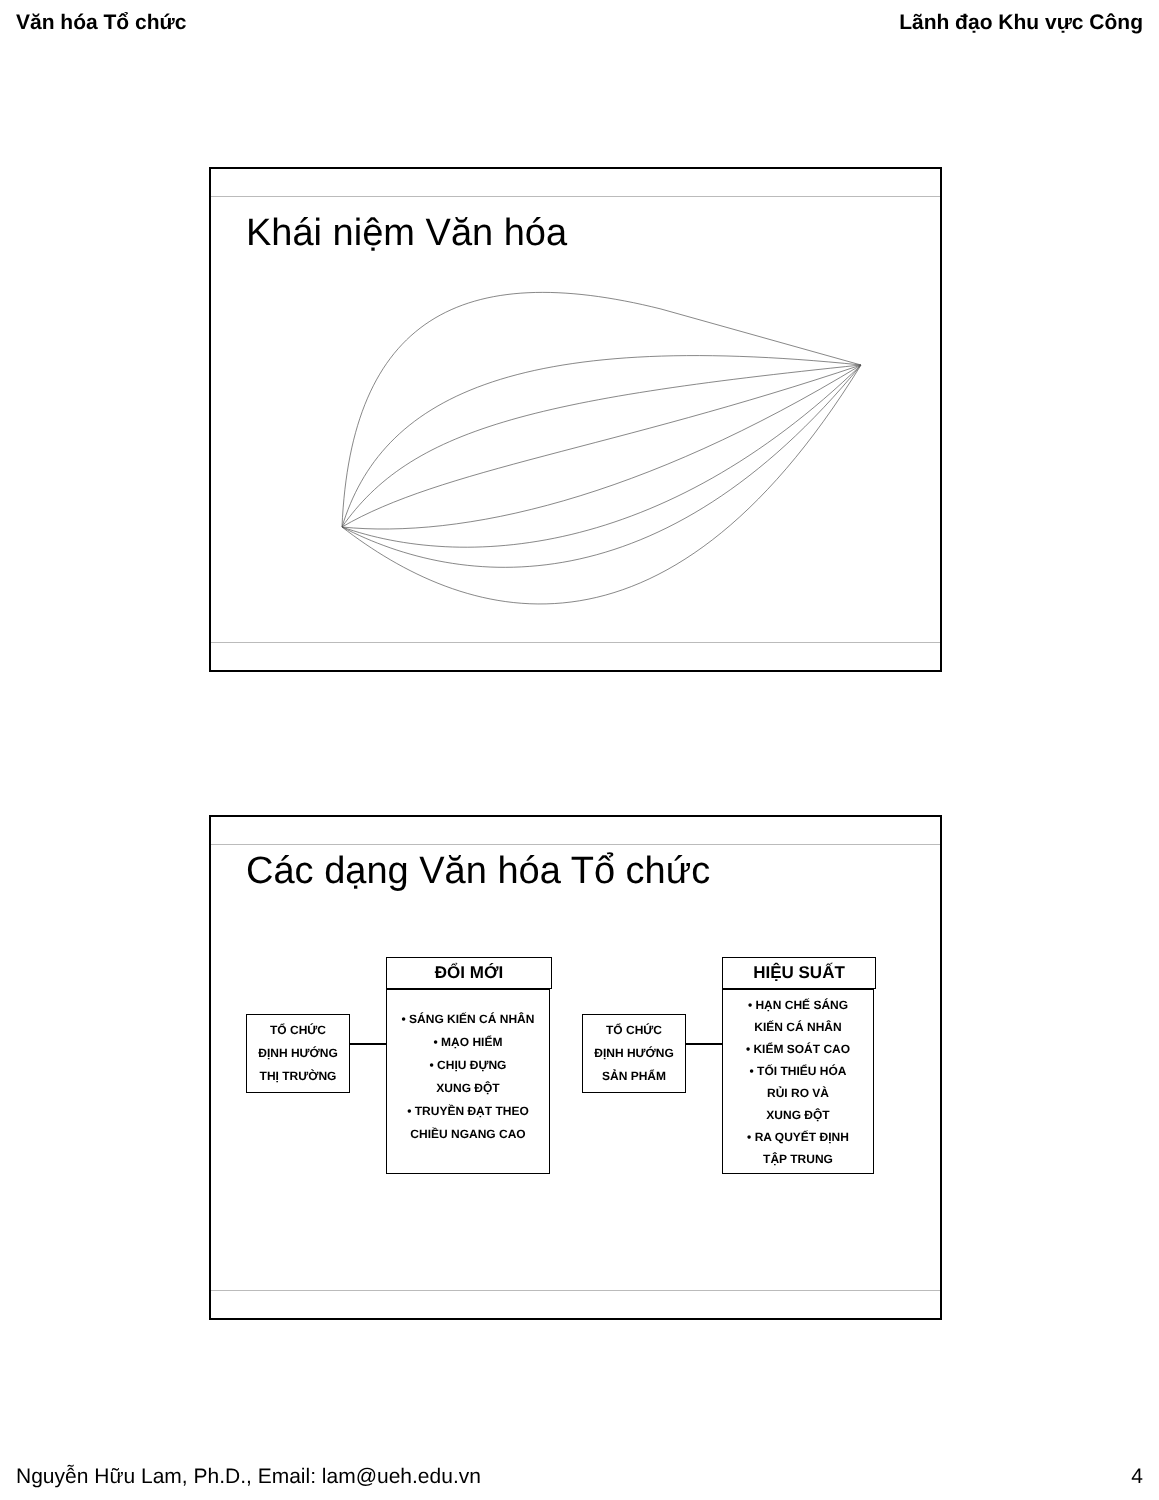Văn hóa Tổ chức Lãnh đạo Khu vực Công
Khái niệm Văn hóa
Các dạng Văn hóa Tổ chức
TỔ CHỨC
ĐỊNH HƯỚNG
THỊ TRƯỜNG
ĐỔI MỚI
• SÁNG KIẾN CÁ NHÂN
• MẠO HIỂM
• CHỊU ĐỰNG
XUNG ĐỘT
• TRUYỀN ĐẠT THEO
CHIỀU NGANG CAO
TỔ CHỨC
ĐỊNH HƯỚNG
SẢN PHẨM
HIỆU SUẤT
• HẠN CHẾ SÁNG
KIẾN CÁ NHÂN
• KIỂM SOÁT CAO
• TỐI THIỂU HÓA
RỦI RO VÀ
XUNG ĐỘT
• RA QUYẾT ĐỊNH
TẬP TRUNG
Nguyễn Hữu Lam, Ph.D., Email: lam@ueh.edu.vn 4